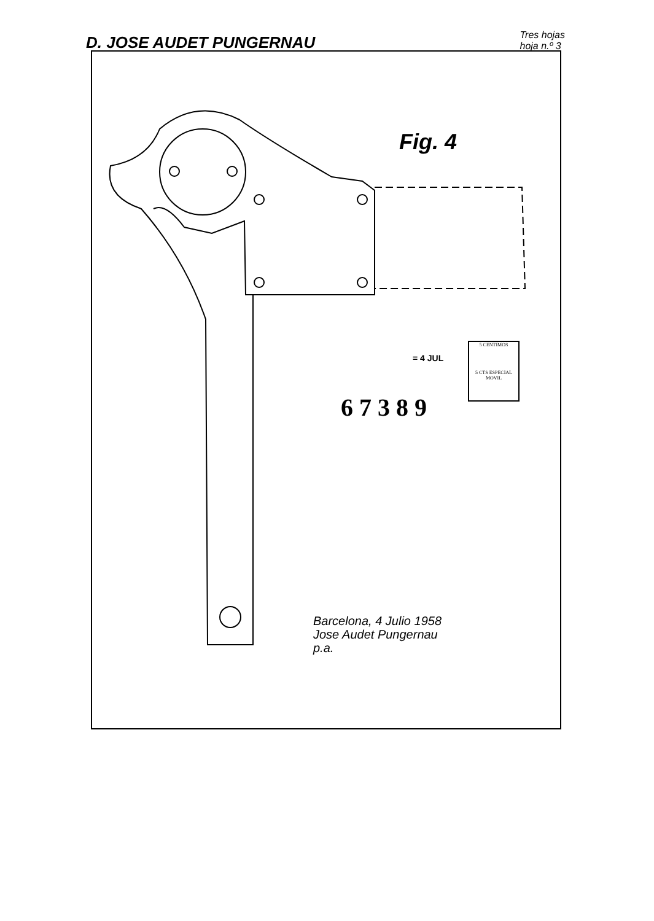D. JOSE AUDET PUNGERNAU
Tres hojas
hoja n.º 3
Fig. 4
= 4 JUL
5 CENTIMOS
5 CTS ESPECIAL MOVIL
6 7 3 8 9
Barcelona, 4 Julio 1958
Jose Audet Pungernau
p.a.